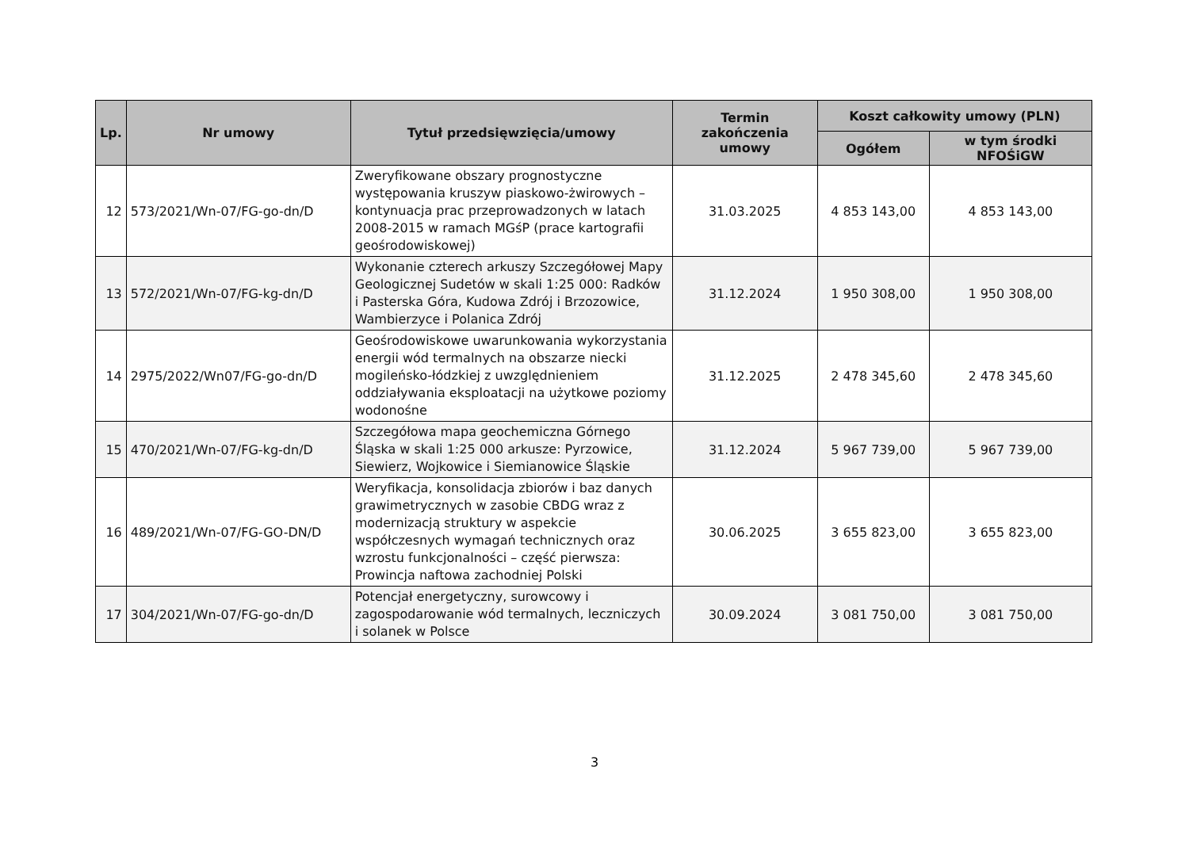| Lp. | Nr umowy | Tytuł przedsięwzięcia/umowy | Termin zakończenia umowy | Koszt całkowity umowy (PLN) | |
| --- | --- | --- | --- | --- | --- |
| | | | | Ogółem | w tym środki NFOŚiGW |
| 12 | 573/2021/Wn-07/FG-go-dn/D | Zweryfikowane obszary prognostyczne występowania kruszyw piaskowo-żwirowych – kontynuacja prac przeprowadzonych w latach 2008-2015 w ramach MGśP (prace kartografii geośrodowiskowej) | 31.03.2025 | 4 853 143,00 | 4 853 143,00 |
| 13 | 572/2021/Wn-07/FG-kg-dn/D | Wykonanie czterech arkuszy Szczegółowej Mapy Geologicznej Sudetów w skali 1:25 000: Radków i Pasterska Góra, Kudowa Zdrój i Brzozowice, Wambierzyce i Polanica Zdrój | 31.12.2024 | 1 950 308,00 | 1 950 308,00 |
| 14 | 2975/2022/Wn07/FG-go-dn/D | Geośrodowiskowe uwarunkowania wykorzystania energii wód termalnych na obszarze niecki mogileńsko-łódzkiej z uwzględnieniem oddziaływania eksploatacji na użytkowe poziomy wodonośne | 31.12.2025 | 2 478 345,60 | 2 478 345,60 |
| 15 | 470/2021/Wn-07/FG-kg-dn/D | Szczegółowa mapa geochemiczna Górnego Śląska w skali 1:25 000 arkusze: Pyrzowice, Siewierz, Wojkowice i Siemianowice Śląskie | 31.12.2024 | 5 967 739,00 | 5 967 739,00 |
| 16 | 489/2021/Wn-07/FG-GO-DN/D | Weryfikacja, konsolidacja zbiorów i baz danych grawimetrycznych w zasobie CBDG wraz z modernizacją struktury w aspekcie współczesnych wymagań technicznych oraz wzrostu funkcjonalności – część pierwsza: Prowincja naftowa zachodniej Polski | 30.06.2025 | 3 655 823,00 | 3 655 823,00 |
| 17 | 304/2021/Wn-07/FG-go-dn/D | Potencjał energetyczny, surowcowy i zagospodarowanie wód termalnych, leczniczych i solanek w Polsce | 30.09.2024 | 3 081 750,00 | 3 081 750,00 |
3